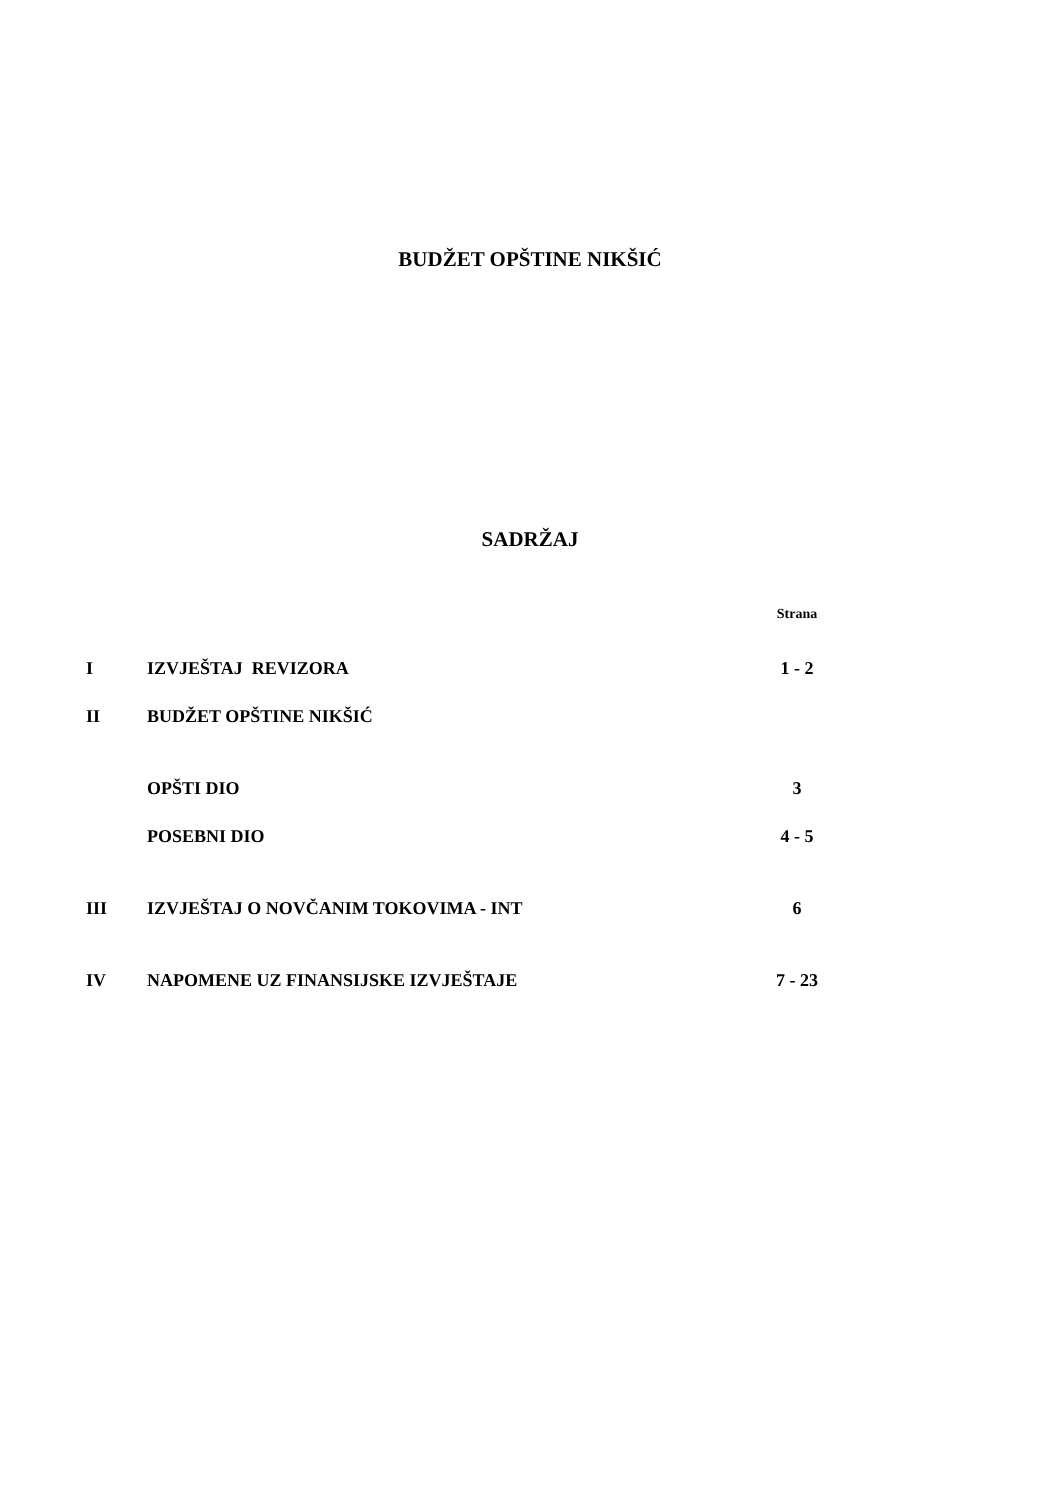BUDŽET OPŠTINE NIKŠIĆ
SADRŽAJ
Strana
I IZVJEŠTAJ REVIZORA 1 - 2
II BUDŽET OPŠTINE NIKŠIĆ
OPŠTI DIO 3
POSEBNI DIO 4 - 5
III IZVJEŠTAJ O NOVČANIM TOKOVIMA - INT 6
IV NAPOMENE UZ FINANSIJSKE IZVJEŠTAJE 7 - 23